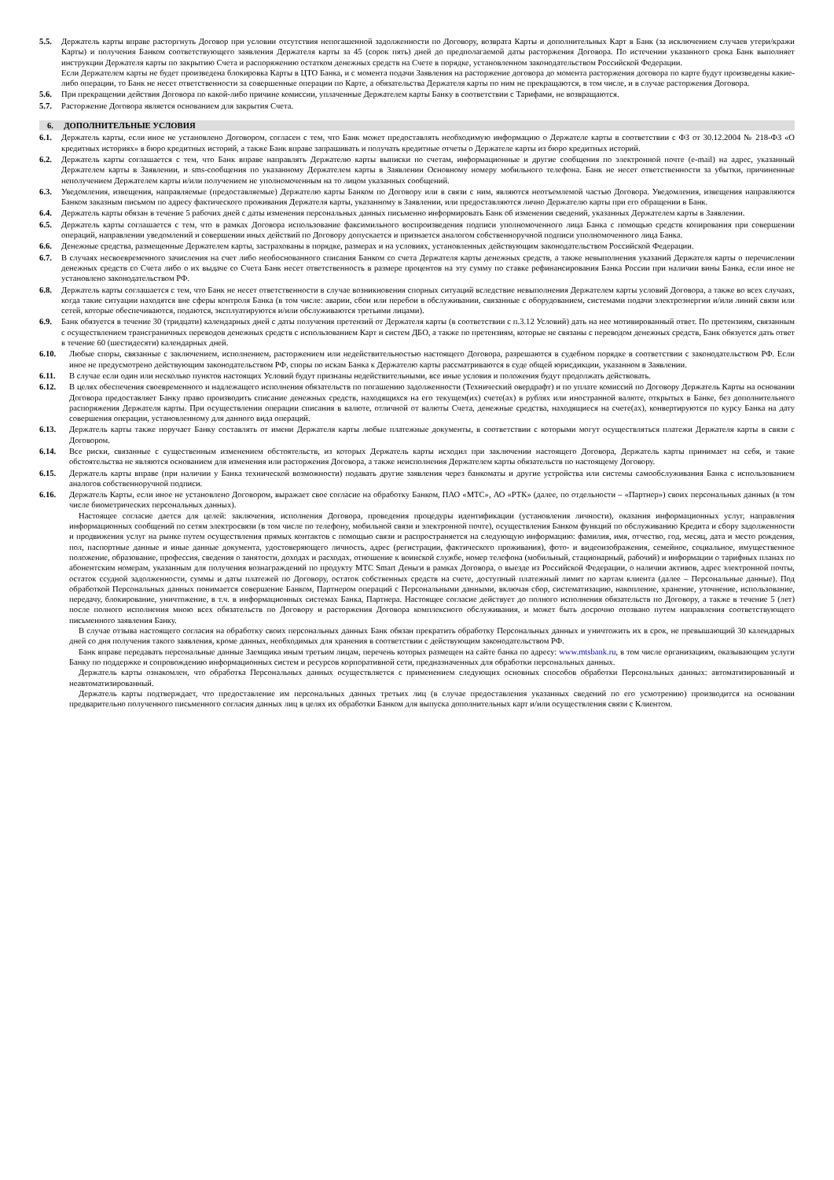5.5. Держатель карты вправе расторгнуть Договор при условии отсутствия непогашенной задолженности по Договору, возврата Карты и дополнительных Карт в Банк (за исключением случаев утери/кражи Карты) и получения Банком соответствующего заявления Держателя карты за 45 (сорок пять) дней до предполагаемой даты расторжения Договора. По истечении указанного срока Банк выполняет инструкции Держателя карты по закрытию Счета и распоряжению остатком денежных средств на Счете в порядке, установленном законодательством Российской Федерации.
Если Держателем карты не будет произведена блокировка Карты в ЦТО Банка, и с момента подачи Заявления на расторжение договора до момента расторжения договора по карте будут произведены какие-либо операции, то Банк не несет ответственности за совершенные операции по Карте, а обязательства Держателя карты по ним не прекращаются, в том числе, и в случае расторжения Договора.
5.6. При прекращении действия Договора по какой-либо причине комиссии, уплаченные Держателем карты Банку в соответствии с Тарифами, не возвращаются.
5.7. Расторжение Договора является основанием для закрытия Счета.
6. ДОПОЛНИТЕЛЬНЫЕ УСЛОВИЯ
6.1. Держатель карты, если иное не установлено Договором, согласен с тем, что Банк может предоставлять необходимую информацию о Держателе карты в соответствии с ФЗ от 30.12.2004 № 218-ФЗ «О кредитных историях» в бюро кредитных историй, а также Банк вправе запрашивать и получать кредитные отчеты о Держателе карты из бюро кредитных историй.
6.2. Держатель карты соглашается с тем, что Банк вправе направлять Держателю карты выписки по счетам, информационные и другие сообщения по электронной почте (e-mail) на адрес, указанный Держателем карты в Заявлении, и sms-сообщения по указанному Держателем карты в Заявлении Основному номеру мобильного телефона. Банк не несет ответственности за убытки, причиненные неполучением Держателем карты и/или получением не уполномоченным на то лицом указанных сообщений.
6.3. Уведомления, извещения, направляемые (предоставляемые) Держателю карты Банком по Договору или в связи с ним, являются неотъемлемой частью Договора. Уведомления, извещения направляются Банком заказным письмом по адресу фактического проживания Держателя карты, указанному в Заявлении, или предоставляются лично Держателю карты при его обращении в Банк.
6.4. Держатель карты обязан в течение 5 рабочих дней с даты изменения персональных данных письменно информировать Банк об изменении сведений, указанных Держателем карты в Заявлении.
6.5. Держатель карты соглашается с тем, что в рамках Договора использование факсимильного воспроизведения подписи уполномоченного лица Банка с помощью средств копирования при совершении операций, направлении уведомлений и совершении иных действий по Договору допускается и признается аналогом собственноручной подписи уполномоченного лица Банка.
6.6. Денежные средства, размещенные Держателем карты, застрахованы в порядке, размерах и на условиях, установленных действующим законодательством Российской Федерации.
6.7. В случаях несвоевременного зачисления на счет либо необоснованного списания Банком со счета Держателя карты денежных средств, а также невыполнения указаний Держателя карты о перечислении денежных средств со Счета либо о их выдаче со Счета Банк несет ответственность в размере процентов на эту сумму по ставке рефинансирования Банка России при наличии вины Банка, если иное не установлено законодательством РФ.
6.8. Держатель карты соглашается с тем, что Банк не несет ответственности в случае возникновения спорных ситуаций вследствие невыполнения Держателем карты условий Договора, а также во всех случаях, когда такие ситуации находятся вне сферы контроля Банка (в том числе: аварии, сбои или перебои в обслуживании, связанные с оборудованием, системами подачи электроэнергии и/или линий связи или сетей, которые обеспечиваются, подаются, эксплуатируются и/или обслуживаются третьими лицами).
6.9. Банк обязуется в течение 30 (тридцати) календарных дней с даты получения претензий от Держателя карты (в соответствии с п.3.12 Условий) дать на нее мотивированный ответ. По претензиям, связанным с осуществлением трансграничных переводов денежных средств с использованием Карт и систем ДБО, а также по претензиям, которые не связаны с переводом денежных средств, Банк обязуется дать ответ в течение 60 (шестидесяти) календарных дней.
6.10. Любые споры, связанные с заключением, исполнением, расторжением или недействительностью настоящего Договора, разрешаются в судебном порядке в соответствии с законодательством РФ. Если иное не предусмотрено действующим законодательством РФ, споры по искам Банка к Держателю карты рассматриваются в суде общей юрисдикции, указанном в Заявлении.
6.11. В случае если один или несколько пунктов настоящих Условий будут признаны недействительными, все иные условия и положения будут продолжать действовать.
6.12. В целях обеспечения своевременного и надлежащего исполнения обязательств по погашению задолженности (Технический овердрафт) и по уплате комиссий по Договору Держатель Карты на основании Договора предоставляет Банку право производить списание денежных средств, находящихся на его текущем(их) счете(ах) в рублях или иностранной валюте, открытых в Банке, без дополнительного распоряжения Держателя карты. При осуществлении операции списания в валюте, отличной от валюты Счета, денежные средства, находящиеся на счете(ах), конвертируются по курсу Банка на дату совершения операции, установленному для данного вида операций.
6.13. Держатель карты также поручает Банку составлять от имени Держателя карты любые платежные документы, в соответствии с которыми могут осуществляться платежи Держателя карты в связи с Договором.
6.14. Все риски, связанные с существенным изменением обстоятельств, из которых Держатель карты исходил при заключении настоящего Договора, Держатель карты принимает на себя, и такие обстоятельства не являются основанием для изменения или расторжения Договора, а также неисполнения Держателем карты обязательств по настоящему Договору.
6.15. Держатель карты вправе (при наличии у Банка технической возможности) подавать другие заявления через банкоматы и другие устройства или системы самообслуживания Банка с использованием аналогов собственноручной подписи.
6.16. Держатель Карты, если иное не установлено Договором, выражает свое согласие на обработку Банком, ПАО «МТС», АО «РТК» (далее, по отдельности – «Партнер») своих персональных данных (в том числе биометрических персональных данных).
Настоящее согласие дается для целей: заключения, исполнения Договора, проведения процедуры идентификации (установления личности), оказания информационных услуг, направления информационных сообщений по сетям электросвязи (в том числе по телефону, мобильной связи и электронной почте), осуществления Банком функций по обслуживанию Кредита и сбору задолженности и продвижения услуг на рынке путем осуществления прямых контактов с помощью связи и распространяется на следующую информацию: фамилия, имя, отчество, год, месяц, дата и место рождения, пол, паспортные данные и иные данные документа, удостоверяющего личность, адрес (регистрации, фактического проживания), фото- и видеоизображения, семейное, социальное, имущественное положение, образование, профессия, сведения о занятости, доходах и расходах, отношение к воинской службе, номер телефона (мобильный, стационарный, рабочий) и информации о тарифных планах по абонентским номерам, указанным для получения вознаграждений по продукту МТС Smart Деньги в рамках Договора, о выезде из Российской Федерации, о наличии активов, адрес электронной почты, остаток ссудной задолженности, суммы и даты платежей по Договору, остаток собственных средств на счете, доступный платежный лимит по картам клиента (далее – Персональные данные). Под обработкой Персональных данных понимается совершение Банком, Партнером операций с Персональными данными, включая сбор, систематизацию, накопление, хранение, уточнение, использование, передачу, блокирование, уничтожение, в т.ч. в информационных системах Банка, Партнера. Настоящее согласие действует до полного исполнения обязательств по Договору, а также в течение 5 (лет) после полного исполнения мною всех обязательств по Договору и расторжения Договора комплексного обслуживания, и может быть досрочно отозвано путем направления соответствующего письменного заявления Банку.
В случае отзыва настоящего согласия на обработку своих персональных данных Банк обязан прекратить обработку Персональных данных и уничтожить их в срок, не превышающий 30 календарных дней со дня получения такого заявления, кроме данных, необходимых для хранения в соответствии с действующим законодательством РФ.
Банк вправе передавать персональные данные Заемщика иным третьим лицам, перечень которых размещен на сайте банка по адресу: www.mtsbank.ru, в том числе организациям, оказывающим услуги Банку по поддержке и сопровождению информационных систем и ресурсов корпоративной сети, предназначенных для обработки персональных данных.
Держатель карты ознакомлен, что обработка Персональных данных осуществляется с применением следующих основных способов обработки Персональных данных: автоматизированный и неавтоматизированный.
Держатель карты подтверждает, что предоставление им персональных данных третьих лиц (в случае предоставления указанных сведений по его усмотрению) производится на основании предварительно полученного письменного согласия данных лиц в целях их обработки Банком для выпуска дополнительных карт и/или осуществления связи с Клиентом.